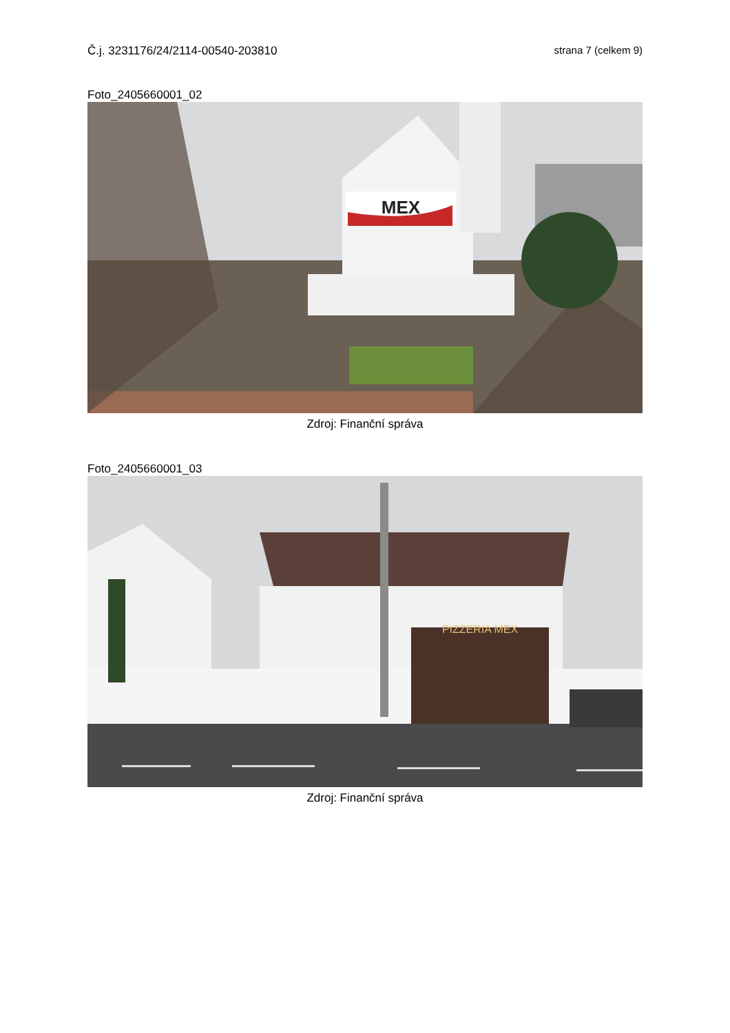Č.j. 3231176/24/2114-00540-203810 strana 7 (celkem 9)
Foto_2405660001_02
MEX
Zdroj: Finanční správa
Foto_2405660001_03
PIZZERIA MEX
Zdroj: Finanční správa